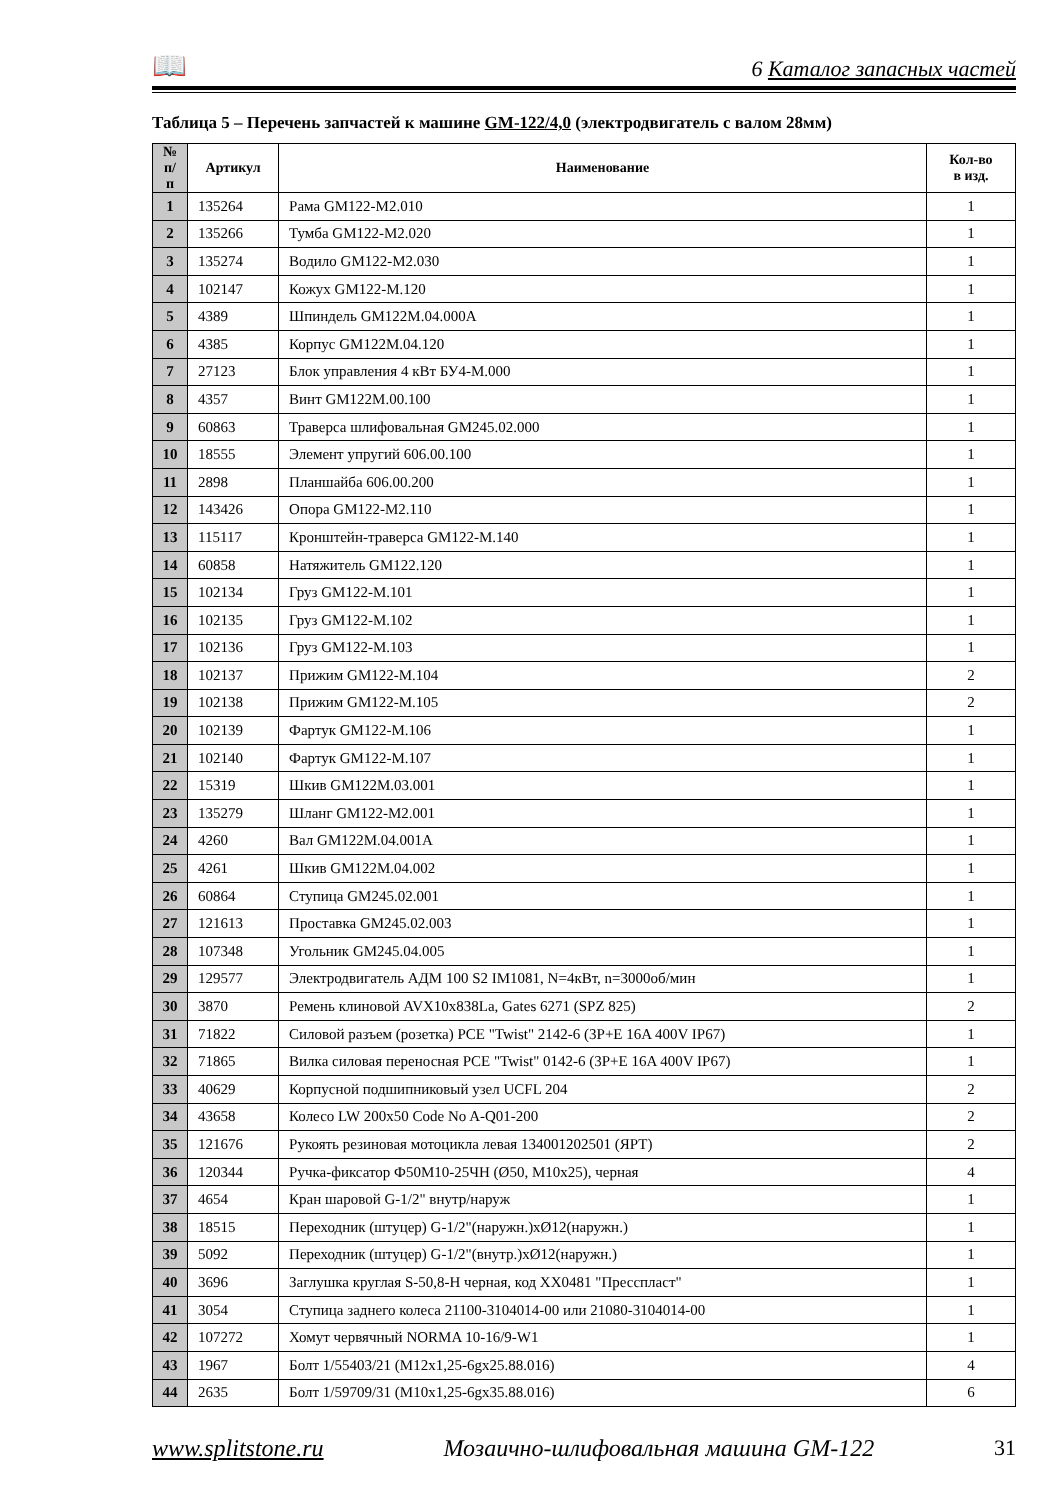📖 6 Каталог запасных частей
Таблица 5 – Перечень запчастей к машине GM-122/4,0 (электродвигатель с валом 28мм)
| № п/п | Артикул | Наименование | Кол-во в изд. |
| --- | --- | --- | --- |
| 1 | 135264 | Рама GM122-M2.010 | 1 |
| 2 | 135266 | Тумба GM122-M2.020 | 1 |
| 3 | 135274 | Водило GM122-M2.030 | 1 |
| 4 | 102147 | Кожух GM122-M.120 | 1 |
| 5 | 4389 | Шпиндель GM122M.04.000А | 1 |
| 6 | 4385 | Корпус GM122M.04.120 | 1 |
| 7 | 27123 | Блок управления 4 кВт БУ4-М.000 | 1 |
| 8 | 4357 | Винт GM122M.00.100 | 1 |
| 9 | 60863 | Траверса шлифовальная GM245.02.000 | 1 |
| 10 | 18555 | Элемент упругий 606.00.100 | 1 |
| 11 | 2898 | Планшайба 606.00.200 | 1 |
| 12 | 143426 | Опора GM122-M2.110 | 1 |
| 13 | 115117 | Кронштейн-траверса GM122-M.140 | 1 |
| 14 | 60858 | Натяжитель GM122.120 | 1 |
| 15 | 102134 | Груз GM122-M.101 | 1 |
| 16 | 102135 | Груз GM122-M.102 | 1 |
| 17 | 102136 | Груз GM122-M.103 | 1 |
| 18 | 102137 | Прижим GM122-M.104 | 2 |
| 19 | 102138 | Прижим GM122-M.105 | 2 |
| 20 | 102139 | Фартук GM122-M.106 | 1 |
| 21 | 102140 | Фартук GM122-M.107 | 1 |
| 22 | 15319 | Шкив GM122M.03.001 | 1 |
| 23 | 135279 | Шланг GM122-M2.001 | 1 |
| 24 | 4260 | Вал GM122M.04.001А | 1 |
| 25 | 4261 | Шкив GM122M.04.002 | 1 |
| 26 | 60864 | Ступица GM245.02.001 | 1 |
| 27 | 121613 | Проставка GM245.02.003 | 1 |
| 28 | 107348 | Угольник GM245.04.005 | 1 |
| 29 | 129577 | Электродвигатель АДМ 100 S2 IM1081, N=4кВт, n=3000об/мин | 1 |
| 30 | 3870 | Ремень клиновой AVX10x838La, Gates 6271 (SPZ 825) | 2 |
| 31 | 71822 | Силовой разъем (розетка) PCE "Twist" 2142-6 (3P+E 16A 400V IP67) | 1 |
| 32 | 71865 | Вилка силовая переносная PCE "Twist" 0142-6 (3P+E 16A 400V IP67) | 1 |
| 33 | 40629 | Корпусной подшипниковый узел UCFL 204 | 2 |
| 34 | 43658 | Колесо LW 200x50 Code No A-Q01-200 | 2 |
| 35 | 121676 | Рукоять резиновая мотоцикла левая 134001202501 (ЯРТ) | 2 |
| 36 | 120344 | Ручка-фиксатор Ф50М10-25ЧН (Ø50, M10x25), черная | 4 |
| 37 | 4654 | Кран шаровой G-1/2" внутр/наруж | 1 |
| 38 | 18515 | Переходник (штуцер) G-1/2"(наружн.)хØ12(наружн.) | 1 |
| 39 | 5092 | Переходник (штуцер) G-1/2"(внутр.)хØ12(наружн.) | 1 |
| 40 | 3696 | Заглушка круглая S-50,8-H черная, код XX0481 "Пресспласт" | 1 |
| 41 | 3054 | Ступица заднего колеса 21100-3104014-00 или 21080-3104014-00 | 1 |
| 42 | 107272 | Хомут червячный NORMA 10-16/9-W1 | 1 |
| 43 | 1967 | Болт 1/55403/21 (M12x1,25-6gx25.88.016) | 4 |
| 44 | 2635 | Болт 1/59709/31 (M10x1,25-6gx35.88.016) | 6 |
www.splitstone.ru Мозаично-шлифовальная машина GM-122 31